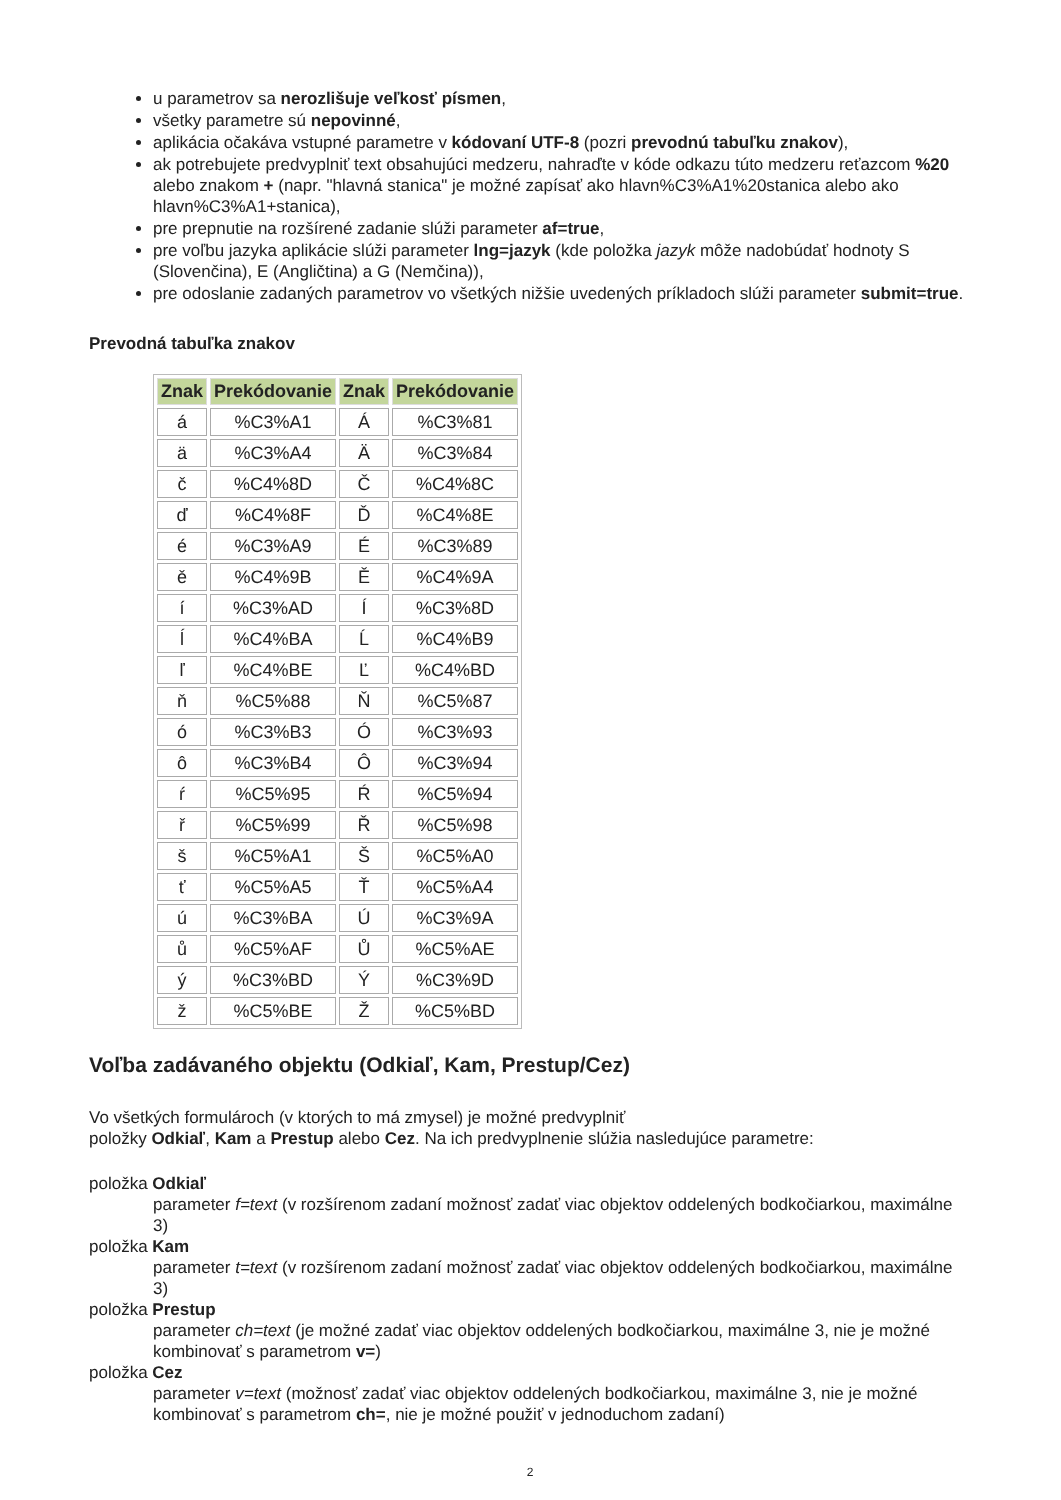u parametrov sa nerozlišuje veľkosť písmen,
všetky parametre sú nepovinné,
aplikácia očakáva vstupné parametre v kódovaní UTF-8 (pozri prevodnú tabuľku znakov),
ak potrebujete predvyplniť text obsahujúci medzeru, nahraďte v kóde odkazu túto medzeru reťazcom %20 alebo znakom + (napr. "hlavná stanica" je možné zapísať ako hlavn%C3%A1%20stanica alebo ako hlavn%C3%A1+stanica),
pre prepnutie na rozšírené zadanie slúži parameter af=true,
pre voľbu jazyka aplikácie slúži parameter lng=jazyk (kde položka jazyk môže nadobúdať hodnoty S (Slovenčina), E (Angličtina) a G (Nemčina)),
pre odoslanie zadaných parametrov vo všetkých nižšie uvedených príkladoch slúži parameter submit=true.
Prevodná tabuľka znakov
| Znak | Prekódovanie | Znak | Prekódovanie |
| --- | --- | --- | --- |
| á | %C3%A1 | Á | %C3%81 |
| ä | %C3%A4 | Ä | %C3%84 |
| č | %C4%8D | Č | %C4%8C |
| ď | %C4%8F | Ď | %C4%8E |
| é | %C3%A9 | É | %C3%89 |
| ě | %C4%9B | Ě | %C4%9A |
| í | %C3%AD | Í | %C3%8D |
| ĺ | %C4%BA | Ĺ | %C4%B9 |
| ľ | %C4%BE | Ľ | %C4%BD |
| ň | %C5%88 | Ň | %C5%87 |
| ó | %C3%B3 | Ó | %C3%93 |
| ô | %C3%B4 | Ô | %C3%94 |
| ŕ | %C5%95 | Ŕ | %C5%94 |
| ř | %C5%99 | Ř | %C5%98 |
| š | %C5%A1 | Š | %C5%A0 |
| ť | %C5%A5 | Ť | %C5%A4 |
| ú | %C3%BA | Ú | %C3%9A |
| ů | %C5%AF | Ů | %C5%AE |
| ý | %C3%BD | Ý | %C3%9D |
| ž | %C5%BE | Ž | %C5%BD |
Voľba zadávaného objektu (Odkiaľ, Kam, Prestup/Cez)
Vo všetkých formulároch (v ktorých to má zmysel) je možné predvyplniť
položky Odkiaľ, Kam a Prestup alebo Cez. Na ich predvyplnenie slúžia nasledujúce parametre:
položka Odkiaľ
parameter f=text (v rozšírenom zadaní možnosť zadať viac objektov oddelených bodkočiarkou, maximálne 3)
položka Kam
parameter t=text (v rozšírenom zadaní možnosť zadať viac objektov oddelených bodkočiarkou, maximálne 3)
položka Prestup
parameter ch=text (je možné zadať viac objektov oddelených bodkočiarkou, maximálne 3, nie je možné kombinovať s parametrom v=)
položka Cez
parameter v=text (možnosť zadať viac objektov oddelených bodkočiarkou, maximálne 3, nie je možné kombinovať s parametrom ch=, nie je možné použiť v jednoduchom zadaní)
2